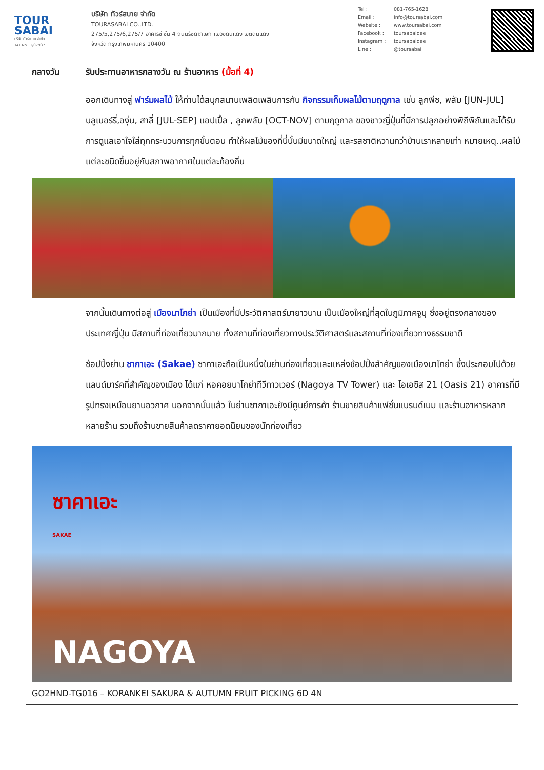TOUR SABAI
บริษัท ทัวร์สบาย จำกัด
TAT No.11/07937
บริษัท ทัวร์สบาย จำกัด
TOURASABAI CO.,LTD.
275/5,275/6,275/7 อาคารชี ชั้น 4 ถนนรัชดาภิเษก แขวงดินแดง เขตดินแดง
จังหวัด กรุงเทพมหานคร 10400
Tel : 081-765-1628
Email : info@toursabai.com
Website : www.toursabai.com
Facebook : toursabaidee
Instagram : toursabaidee
Line : @toursabai
กลางวัน รับประทานอาหารกลางวัน ณ ร้านอาหาร (มื้อที่ 4)
ออกเดินทางสู่ ฟาร์มผลไม้ ให้ท่านได้สนุกสนานเพลิดเพลินการกับ กิจกรรมเก็บผลไม้ตามฤดูกาล เช่น ลูกพีช, พลัม [JUN-JUL] บลูเบอร์รี่,องุ่น, สาลี่ [JUL-SEP] แอปเปิ้ล , ลูกพลับ [OCT-NOV] ตามฤดูกาล ของชาวญี่ปุ่นที่มีการปลูกอย่างพิถีพิถันและได้รับการดูแลเอาใจใส่ทุกกระบวนการทุกขั้นตอน ทำให้ผลไม้ของที่นี่นั้นมีขนาดใหญ่ และรสชาติหวานกว่าบ้านเราหลายเท่า หมายเหตุ..ผลไม้แต่ละชนิดขึ้นอยู่กับสภาพอากาศในแต่ละท้องถิ่น
จากนั้นเดินทางต่อสู่ เมืองนาโกย่า เป็นเมืองที่มีประวัติศาสตร์มายาวนาน เป็นเมืองใหญ่ที่สุดในภูมิภาคจูบุ ซึ่งอยู่ตรงกลางของประเทศญี่ปุ่น มีสถานที่ท่องเที่ยวมากมาย ทั้งสถานที่ท่องเที่ยวทางประวัติศาสตร์และสถานที่ท่องเที่ยวทางธรรมชาติ
ช้อปปิ้งย่าน ซากาเอะ (Sakae) ซากาเอะถือเป็นหนึ่งในย่านท่องเที่ยวและแหล่งช้อปปิ้งสำคัญของเมืองนาโกย่า ซึ่งประกอบไปด้วยแลนด์มาร์คที่สำคัญของเมือง ได้แก่ หอคอยนาโกย่าทีวีทาวเวอร์ (Nagoya TV Tower) และ โอเอซิส 21 (Oasis 21) อาคารที่มีรูปทรงเหมือนยานอวกาศ นอกจากนั้นแล้ว ในย่านซากาเอะยังมีศูนย์การค้า ร้านขายสินค้าแฟชั่นแบรนด์เนม และร้านอาหารหลากหลายร้าน รวมถึงร้านขายสินค้าลดราคายอดนิยมของนักท่องเที่ยว
ซาคาเอะ
SAKAE
NAGOYA
GO2HND-TG016 – KORANKEI SAKURA & AUTUMN FRUIT PICKING 6D 4N